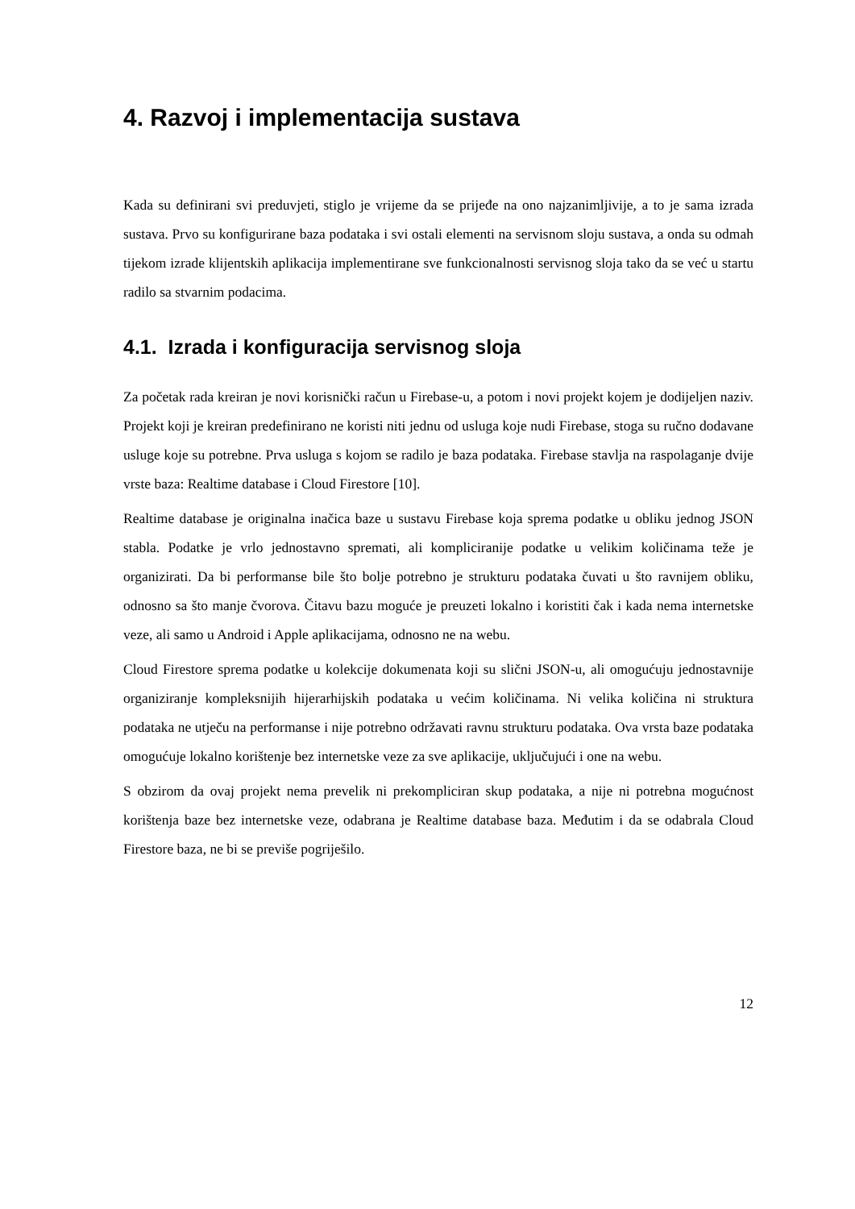4. Razvoj i implementacija sustava
Kada su definirani svi preduvjeti, stiglo je vrijeme da se prijeđe na ono najzanimljivije, a to je sama izrada sustava. Prvo su konfigurirane baza podataka i svi ostali elementi na servisnom sloju sustava, a onda su odmah tijekom izrade klijentskih aplikacija implementirane sve funkcionalnosti servisnog sloja tako da se već u startu radilo sa stvarnim podacima.
4.1. Izrada i konfiguracija servisnog sloja
Za početak rada kreiran je novi korisnički račun u Firebase-u, a potom i novi projekt kojem je dodijeljen naziv. Projekt koji je kreiran predefinirano ne koristi niti jednu od usluga koje nudi Firebase, stoga su ručno dodavane usluge koje su potrebne. Prva usluga s kojom se radilo je baza podataka. Firebase stavlja na raspolaganje dvije vrste baza: Realtime database i Cloud Firestore [10].
Realtime database je originalna inačica baze u sustavu Firebase koja sprema podatke u obliku jednog JSON stabla. Podatke je vrlo jednostavno spremati, ali kompliciranije podatke u velikim količinama teže je organizirati. Da bi performanse bile što bolje potrebno je strukturu podataka čuvati u što ravnijem obliku, odnosno sa što manje čvorova. Čitavu bazu moguće je preuzeti lokalno i koristiti čak i kada nema internetske veze, ali samo u Android i Apple aplikacijama, odnosno ne na webu.
Cloud Firestore sprema podatke u kolekcije dokumenata koji su slični JSON-u, ali omogućuju jednostavnije organiziranje kompleksnijih hijerarhijskih podataka u većim količinama. Ni velika količina ni struktura podataka ne utječu na performanse i nije potrebno održavati ravnu strukturu podataka. Ova vrsta baze podataka omogućuje lokalno korištenje bez internetske veze za sve aplikacije, uključujući i one na webu.
S obzirom da ovaj projekt nema prevelik ni prekompliciran skup podataka, a nije ni potrebna mogućnost korištenja baze bez internetske veze, odabrana je Realtime database baza. Međutim i da se odabrala Cloud Firestore baza, ne bi se previše pogriješilo.
12